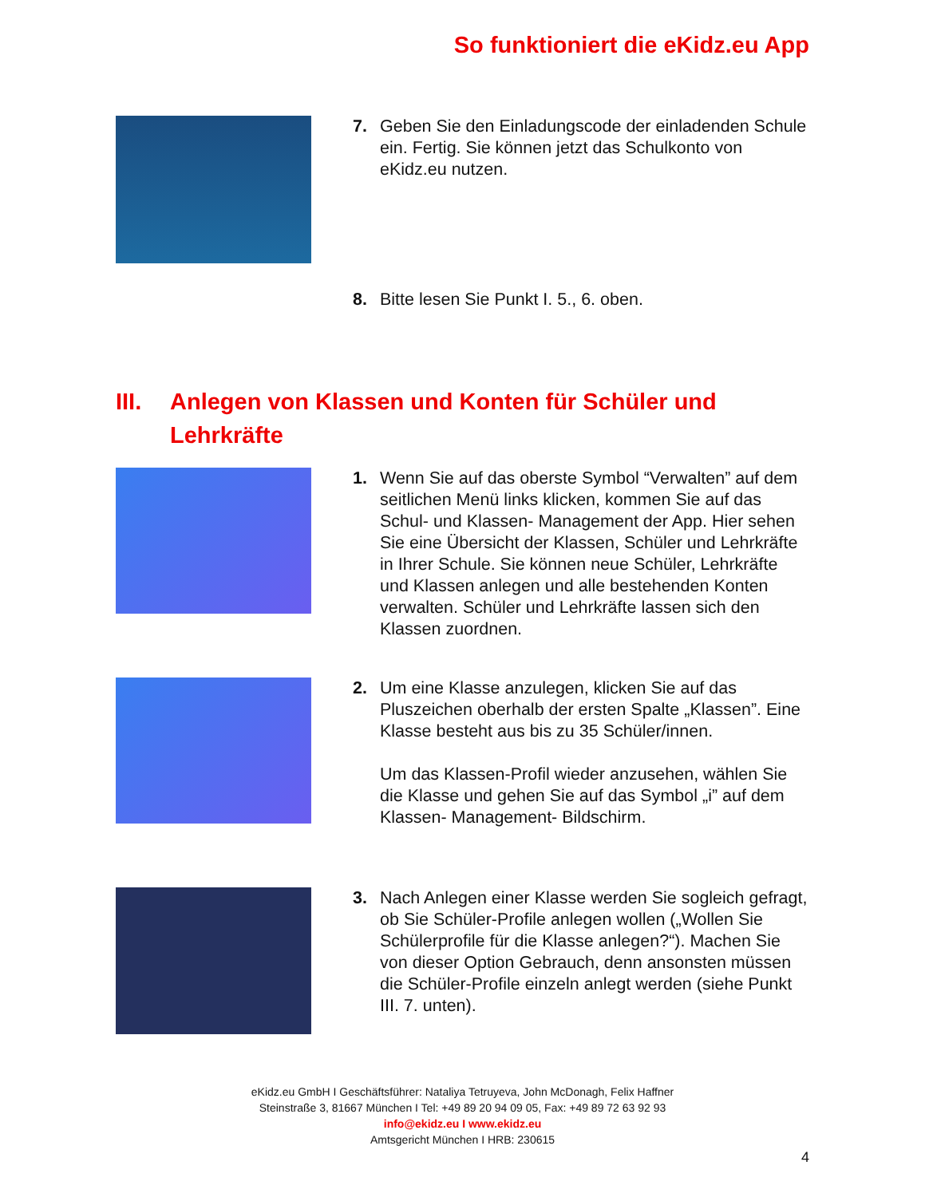So funktioniert die eKidz.eu App
7. Geben Sie den Einladungscode der einladenden Schule ein. Fertig. Sie können jetzt das Schulkonto von eKidz.eu nutzen.
8. Bitte lesen Sie Punkt I. 5., 6. oben.
III.
Anlegen von Klassen und Konten für Schüler und
Lehrkräfte
1. Wenn Sie auf das oberste Symbol “Verwalten” auf dem seitlichen Menü links klicken, kommen Sie auf das Schul- und Klassen- Management der App. Hier sehen Sie eine Übersicht der Klassen, Schüler und Lehrkräfte in Ihrer Schule. Sie können neue Schüler, Lehrkräfte und Klassen anlegen und alle bestehenden Konten verwalten. Schüler und Lehrkräfte lassen sich den Klassen zuordnen.
2. Um eine Klasse anzulegen, klicken Sie auf das Pluszeichen oberhalb der ersten Spalte „Klassen”. Eine Klasse besteht aus bis zu 35 Schüler/innen.
Um das Klassen-Profil wieder anzusehen, wählen Sie die Klasse und gehen Sie auf das Symbol „i” auf dem Klassen- Management- Bildschirm.
3. Nach Anlegen einer Klasse werden Sie sogleich gefragt, ob Sie Schüler-Profile anlegen wollen („Wollen Sie Schülerprofile für die Klasse anlegen?“). Machen Sie von dieser Option Gebrauch, denn ansonsten müssen die Schüler-Profile einzeln anlegt werden (siehe Punkt III. 7. unten).
eKidz.eu GmbH I Geschäftsführer: Nataliya Tetruyeva, John McDonagh, Felix Haffner
Steinstraße 3, 81667 München I Tel: +49 89 20 94 09 05, Fax: +49 89 72 63 92 93
info@ekidz.eu I www.ekidz.eu
Amtsgericht München I HRB: 230615
4